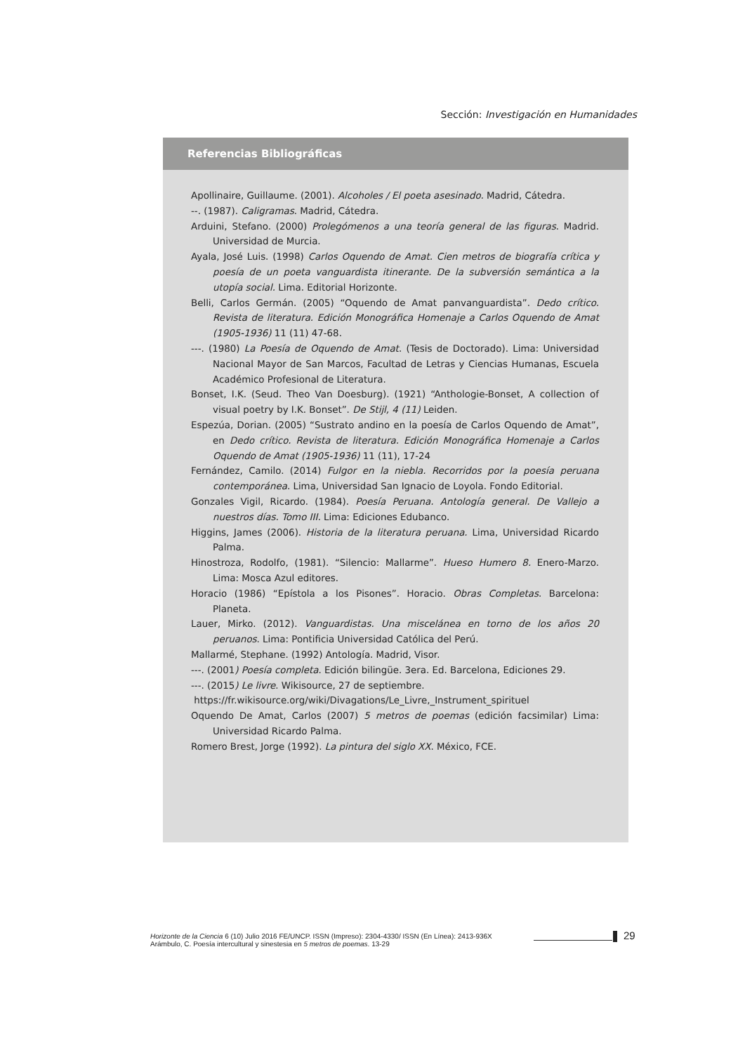Sección: Investigación en Humanidades
Referencias Bibliográficas
Apollinaire, Guillaume. (2001). Alcoholes / El poeta asesinado. Madrid, Cátedra.
--. (1987). Caligramas. Madrid, Cátedra.
Arduini, Stefano. (2000) Prolegómenos a una teoría general de las figuras. Madrid. Universidad de Murcia.
Ayala, José Luis. (1998) Carlos Oquendo de Amat. Cien metros de biografía crítica y poesía de un poeta vanguardista itinerante. De la subversión semántica a la utopía social. Lima. Editorial Horizonte.
Belli, Carlos Germán. (2005) “Oquendo de Amat panvanguardista”. Dedo crítico. Revista de literatura. Edición Monográfica Homenaje a Carlos Oquendo de Amat (1905-1936) 11 (11) 47-68.
---. (1980) La Poesía de Oquendo de Amat. (Tesis de Doctorado). Lima: Universidad Nacional Mayor de San Marcos, Facultad de Letras y Ciencias Humanas, Escuela Académico Profesional de Literatura.
Bonset, I.K. (Seud. Theo Van Doesburg). (1921) “Anthologie-Bonset, A collection of visual poetry by I.K. Bonset”. De Stijl, 4 (11) Leiden.
Espezúa, Dorian. (2005) “Sustrato andino en la poesía de Carlos Oquendo de Amat”, en Dedo crítico. Revista de literatura. Edición Monográfica Homenaje a Carlos Oquendo de Amat (1905-1936) 11 (11), 17-24
Fernández, Camilo. (2014) Fulgor en la niebla. Recorridos por la poesía peruana contemporánea. Lima, Universidad San Ignacio de Loyola. Fondo Editorial.
Gonzales Vigil, Ricardo. (1984). Poesía Peruana. Antología general. De Vallejo a nuestros días. Tomo III. Lima: Ediciones Edubanco.
Higgins, James (2006). Historia de la literatura peruana. Lima, Universidad Ricardo Palma.
Hinostroza, Rodolfo, (1981). “Silencio: Mallarme”. Hueso Humero 8. Enero-Marzo. Lima: Mosca Azul editores.
Horacio (1986) “Epístola a los Pisones”. Horacio. Obras Completas. Barcelona: Planeta.
Lauer, Mirko. (2012). Vanguardistas. Una miscelánea en torno de los años 20 peruanos. Lima: Pontificia Universidad Católica del Perú.
Mallarmé, Stephane. (1992) Antología. Madrid, Visor.
---. (2001) Poesía completa. Edición bilingüe. 3era. Ed. Barcelona, Ediciones 29.
---. (2015) Le livre. Wikisource, 27 de septiembre.
https://fr.wikisource.org/wiki/Divagations/Le_Livre,_Instrument_spirituel
Oquendo De Amat, Carlos (2007) 5 metros de poemas (edición facsimilar) Lima: Universidad Ricardo Palma.
Romero Brest, Jorge (1992). La pintura del siglo XX. México, FCE.
Horizonte de la Ciencia 6 (10) Julio 2016 FE/UNCP. ISSN (Impreso): 2304-4330/ ISSN (En Línea): 2413-936X
Arámbulo, C. Poesía intercultural y sinestesia en 5 metros de poemas. 13-29
29